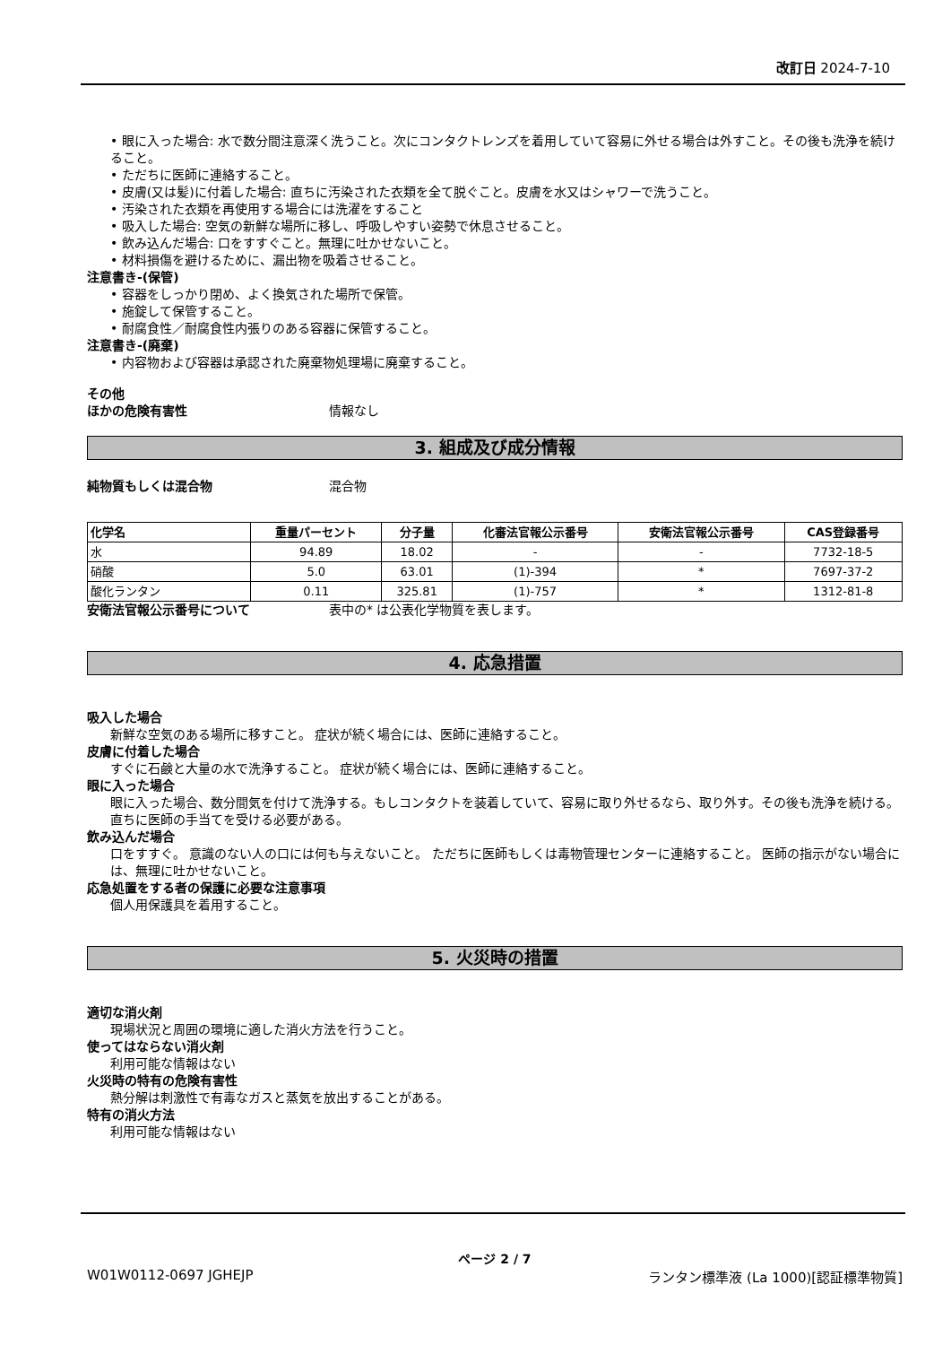改訂日 2024-7-10
• 眼に入った場合: 水で数分間注意深く洗うこと。次にコンタクトレンズを着用していて容易に外せる場合は外すこと。その後も洗浄を続けること。
• ただちに医師に連絡すること。
• 皮膚(又は髪)に付着した場合: 直ちに汚染された衣類を全て脱ぐこと。皮膚を水又はシャワーで洗うこと。
• 汚染された衣類を再使用する場合には洗濯をすること
• 吸入した場合: 空気の新鮮な場所に移し、呼吸しやすい姿勢で休息させること。
• 飲み込んだ場合: 口をすすぐこと。無理に吐かせないこと。
• 材料損傷を避けるために、漏出物を吸着させること。
注意書き-(保管)
• 容器をしっかり閉め、よく換気された場所で保管。
• 施錠して保管すること。
• 耐腐食性／耐腐食性内張りのある容器に保管すること。
注意書き-(廃棄)
• 内容物および容器は承認された廃棄物処理場に廃棄すること。
その他
ほかの危険有害性 情報なし
3. 組成及び成分情報
純物質もしくは混合物 混合物
| 化学名 | 重量パーセント | 分子量 | 化審法官報公示番号 | 安衛法官報公示番号 | CAS登録番号 |
| --- | --- | --- | --- | --- | --- |
| 水 | 94.89 | 18.02 | - | - | 7732-18-5 |
| 硝酸 | 5.0 | 63.01 | (1)-394 | * | 7697-37-2 |
| 酸化ランタン | 0.11 | 325.81 | (1)-757 | * | 1312-81-8 |
安衛法官報公示番号について 表中の* は公表化学物質を表します。
4. 応急措置
吸入した場合
新鮮な空気のある場所に移すこと。 症状が続く場合には、医師に連絡すること。
皮膚に付着した場合
すぐに石鹸と大量の水で洗浄すること。 症状が続く場合には、医師に連絡すること。
眼に入った場合
眼に入った場合、数分間気を付けて洗浄する。もしコンタクトを装着していて、容易に取り外せるなら、取り外す。その後も洗浄を続ける。 直ちに医師の手当てを受ける必要がある。
飲み込んだ場合
口をすすぐ。 意識のない人の口には何も与えないこと。 ただちに医師もしくは毒物管理センターに連絡すること。 医師の指示がない場合には、無理に吐かせないこと。
応急処置をする者の保護に必要な注意事項
個人用保護具を着用すること。
5. 火災時の措置
適切な消火剤
現場状況と周囲の環境に適した消火方法を行うこと。
使ってはならない消火剤
利用可能な情報はない
火災時の特有の危険有害性
熱分解は刺激性で有毒なガスと蒸気を放出することがある。
特有の消火方法
利用可能な情報はない
ページ 2 / 7
W01W0112-0697 JGHEJP ランタン標準液 (La 1000)[認証標準物質]